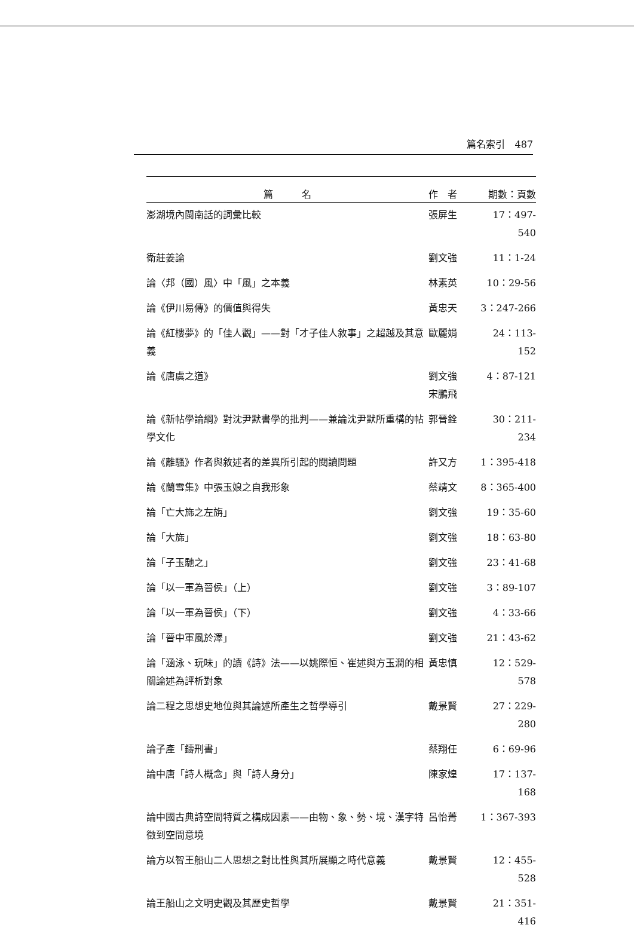篇名索引　487
| 篇 名 | 作 者 | 期數：頁數 |
| --- | --- | --- |
| 澎湖境內閩南話的詞彙比較 | 張屏生 | 17：497-540 |
| 衛莊姜論 | 劉文強 | 11：1-24 |
| 論〈邦（國）風〉中「風」之本義 | 林素英 | 10：29-56 |
| 論《伊川易傳》的價值與得失 | 黃忠天 | 3：247-266 |
| 論《紅樓夢》的「佳人觀」——對「才子佳人敘事」之超越及其意義 | 歐麗娟 | 24：113-152 |
| 論《唐虞之道》 | 劉文強 宋鵬飛 | 4：87-121 |
| 論《新帖學論綱》對沈尹默書學的批判——兼論沈尹默所重構的帖學文化 | 郭晉銓 | 30：211-234 |
| 論《離騷》作者與敘述者的差異所引起的閱讀問題 | 許又方 | 1：395-418 |
| 論《蘭雪集》中張玉娘之自我形象 | 蔡靖文 | 8：365-400 |
| 論「亡大旆之左旃」 | 劉文強 | 19：35-60 |
| 論「大旆」 | 劉文強 | 18：63-80 |
| 論「子玉馳之」 | 劉文強 | 23：41-68 |
| 論「以一軍為晉侯」（上） | 劉文強 | 3：89-107 |
| 論「以一軍為晉侯」（下） | 劉文強 | 4：33-66 |
| 論「晉中軍風於澤」 | 劉文強 | 21：43-62 |
| 論「涵泳、玩味」的讀《詩》法——以姚際恒、崔述與方玉潤的相關論述為評析對象 | 黃忠慎 | 12：529-578 |
| 論二程之思想史地位與其論述所產生之哲學導引 | 戴景賢 | 27：229-280 |
| 論子產「鑄刑書」 | 蔡翔任 | 6：69-96 |
| 論中唐「詩人概念」與「詩人身分」 | 陳家煌 | 17：137-168 |
| 論中國古典詩空間特質之構成因素——由物、象、勢、境、漢字特徵到空間意境 | 呂怡菁 | 1：367-393 |
| 論方以智王船山二人思想之對比性與其所展顯之時代意義 | 戴景賢 | 12：455-528 |
| 論王船山之文明史觀及其歷史哲學 | 戴景賢 | 21：351-416 |